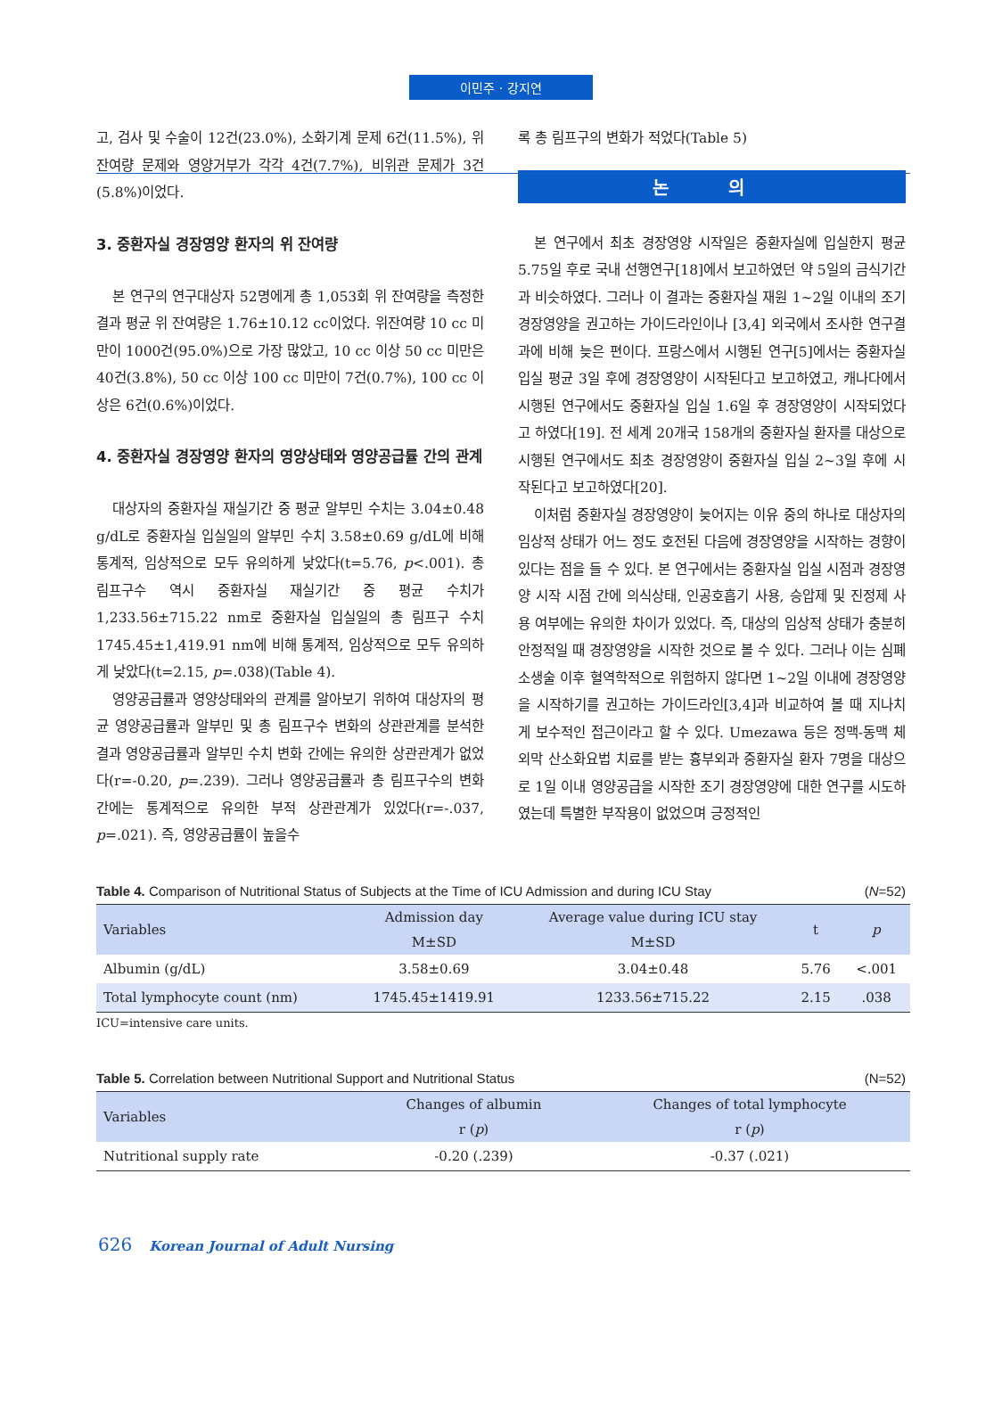이민주 · 강지연
고, 검사 및 수술이 12건(23.0%), 소화기계 문제 6건(11.5%), 위잔여량 문제와 영양거부가 각각 4건(7.7%), 비위관 문제가 3건(5.8%)이었다.
3. 중환자실 경장영양 환자의 위 잔여량
본 연구의 연구대상자 52명에게 총 1,053회 위 잔여량을 측정한 결과 평균 위 잔여량은 1.76±10.12 cc이었다. 위잔여량 10 cc 미만이 1000건(95.0%)으로 가장 많았고, 10 cc 이상 50 cc 미만은 40건(3.8%), 50 cc 이상 100 cc 미만이 7건(0.7%), 100 cc 이상은 6건(0.6%)이었다.
4. 중환자실 경장영양 환자의 영양상태와 영양공급률 간의 관계
대상자의 중환자실 재실기간 중 평균 알부민 수치는 3.04±0.48 g/dL로 중환자실 입실일의 알부민 수치 3.58±0.69 g/dL에 비해 통계적, 임상적으로 모두 유의하게 낮았다(t=5.76, p<.001). 총 림프구수 역시 중환자실 재실기간 중 평균 수치가 1,233.56±715.22 nm로 중환자실 입실일의 총 림프구 수치 1745.45±1,419.91 nm에 비해 통계적, 임상적으로 모두 유의하게 낮았다(t=2.15, p=.038)(Table 4).
영양공급률과 영양상태와의 관계를 알아보기 위하여 대상자의 평균 영양공급률과 알부민 및 총 림프구수 변화의 상관관계를 분석한 결과 영양공급률과 알부민 수치 변화 간에는 유의한 상관관계가 없었다(r=-0.20, p=.239). 그러나 영양공급률과 총 림프구수의 변화 간에는 통계적으로 유의한 부적 상관관계가 있었다(r=-.037, p=.021). 즉, 영양공급률이 높을수
록 총 림프구의 변화가 적었다(Table 5)
논 의
본 연구에서 최초 경장영양 시작일은 중환자실에 입실한지 평균 5.75일 후로 국내 선행연구[18]에서 보고하였던 약 5일의 금식기간과 비슷하였다. 그러나 이 결과는 중환자실 재원 1~2일 이내의 조기 경장영양을 권고하는 가이드라인이나 [3,4] 외국에서 조사한 연구결과에 비해 늦은 편이다. 프랑스에서 시행된 연구[5]에서는 중환자실 입실 평균 3일 후에 경장영양이 시작된다고 보고하였고, 캐나다에서 시행된 연구에서도 중환자실 입실 1.6일 후 경장영양이 시작되었다고 하였다[19]. 전 세계 20개국 158개의 중환자실 환자를 대상으로 시행된 연구에서도 최초 경장영양이 중환자실 입실 2~3일 후에 시작된다고 보고하였다[20].
이처럼 중환자실 경장영양이 늦어지는 이유 중의 하나로 대상자의 임상적 상태가 어느 정도 호전된 다음에 경장영양을 시작하는 경향이 있다는 점을 들 수 있다. 본 연구에서는 중환자실 입실 시점과 경장영양 시작 시점 간에 의식상태, 인공호흡기 사용, 승압제 및 진정제 사용 여부에는 유의한 차이가 있었다. 즉, 대상의 임상적 상태가 충분히 안정적일 때 경장영양을 시작한 것으로 볼 수 있다. 그러나 이는 심폐소생술 이후 혈역학적으로 위험하지 않다면 1~2일 이내에 경장영양을 시작하기를 권고하는 가이드라인[3,4]과 비교하여 볼 때 지나치게 보수적인 접근이라고 할 수 있다. Umezawa 등은 정맥-동맥 체외막 산소화요법 치료를 받는 흉부외과 중환자실 환자 7명을 대상으로 1일 이내 영양공급을 시작한 조기 경장영양에 대한 연구를 시도하였는데 특별한 부작용이 없었으며 긍정적인
Table 4. Comparison of Nutritional Status of Subjects at the Time of ICU Admission and during ICU Stay (N=52)
| Variables | Admission day | Average value during ICU stay | t | p |
| --- | --- | --- | --- | --- |
| | M±SD | M±SD | | |
| Albumin (g/dL) | 3.58±0.69 | 3.04±0.48 | 5.76 | <.001 |
| Total lymphocyte count (nm) | 1745.45±1419.91 | 1233.56±715.22 | 2.15 | .038 |
ICU=intensive care units.
Table 5. Correlation between Nutritional Support and Nutritional Status (N=52)
| Variables | Changes of albumin | Changes of total lymphocyte |
| --- | --- | --- |
| | r ( p ) | r ( p ) |
| Nutritional supply rate | -0.20 (.239) | -0.37 (.021) |
626 Korean Journal of Adult Nursing